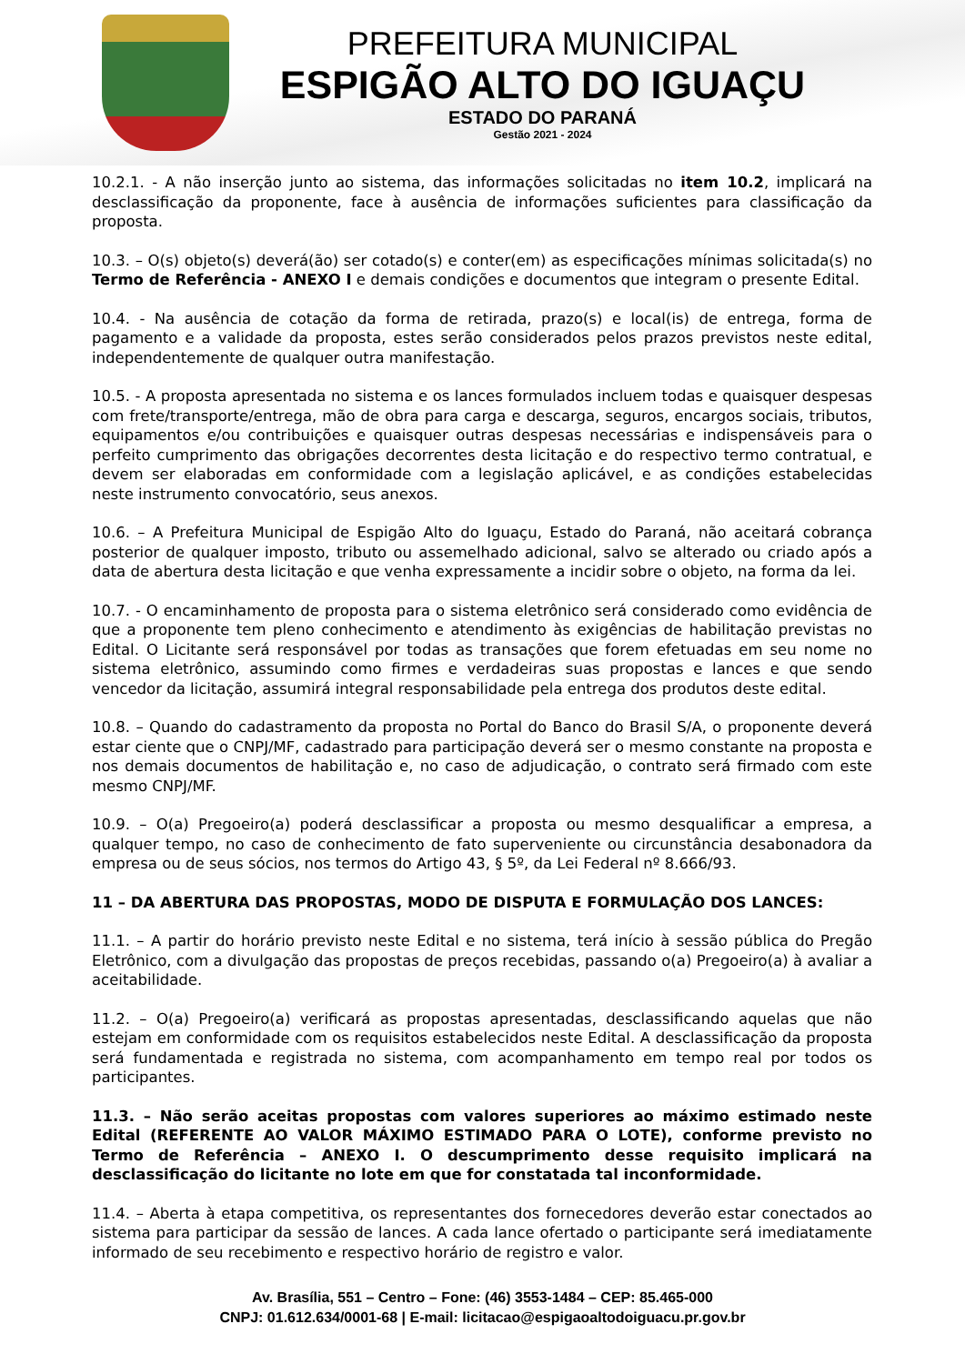PREFEITURA MUNICIPAL
ESPIGÃO ALTO DO IGUAÇU
ESTADO DO PARANÁ
Gestão 2021 - 2024
10.2.1. - A não inserção junto ao sistema, das informações solicitadas no item 10.2, implicará na desclassificação da proponente, face à ausência de informações suficientes para classificação da proposta.
10.3. – O(s) objeto(s) deverá(ão) ser cotado(s) e conter(em) as especificações mínimas solicitada(s) no Termo de Referência - ANEXO I e demais condições e documentos que integram o presente Edital.
10.4. - Na ausência de cotação da forma de retirada, prazo(s) e local(is) de entrega, forma de pagamento e a validade da proposta, estes serão considerados pelos prazos previstos neste edital, independentemente de qualquer outra manifestação.
10.5. - A proposta apresentada no sistema e os lances formulados incluem todas e quaisquer despesas com frete/transporte/entrega, mão de obra para carga e descarga, seguros, encargos sociais, tributos, equipamentos e/ou contribuições e quaisquer outras despesas necessárias e indispensáveis para o perfeito cumprimento das obrigações decorrentes desta licitação e do respectivo termo contratual, e devem ser elaboradas em conformidade com a legislação aplicável, e as condições estabelecidas neste instrumento convocatório, seus anexos.
10.6. – A Prefeitura Municipal de Espigão Alto do Iguaçu, Estado do Paraná, não aceitará cobrança posterior de qualquer imposto, tributo ou assemelhado adicional, salvo se alterado ou criado após a data de abertura desta licitação e que venha expressamente a incidir sobre o objeto, na forma da lei.
10.7. - O encaminhamento de proposta para o sistema eletrônico será considerado como evidência de que a proponente tem pleno conhecimento e atendimento às exigências de habilitação previstas no Edital. O Licitante será responsável por todas as transações que forem efetuadas em seu nome no sistema eletrônico, assumindo como firmes e verdadeiras suas propostas e lances e que sendo vencedor da licitação, assumirá integral responsabilidade pela entrega dos produtos deste edital.
10.8. – Quando do cadastramento da proposta no Portal do Banco do Brasil S/A, o proponente deverá estar ciente que o CNPJ/MF, cadastrado para participação deverá ser o mesmo constante na proposta e nos demais documentos de habilitação e, no caso de adjudicação, o contrato será firmado com este mesmo CNPJ/MF.
10.9. – O(a) Pregoeiro(a) poderá desclassificar a proposta ou mesmo desqualificar a empresa, a qualquer tempo, no caso de conhecimento de fato superveniente ou circunstância desabonadora da empresa ou de seus sócios, nos termos do Artigo 43, § 5º, da Lei Federal nº 8.666/93.
11 – DA ABERTURA DAS PROPOSTAS, MODO DE DISPUTA E FORMULAÇÃO DOS LANCES:
11.1. – A partir do horário previsto neste Edital e no sistema, terá início à sessão pública do Pregão Eletrônico, com a divulgação das propostas de preços recebidas, passando o(a) Pregoeiro(a) à avaliar a aceitabilidade.
11.2. – O(a) Pregoeiro(a) verificará as propostas apresentadas, desclassificando aquelas que não estejam em conformidade com os requisitos estabelecidos neste Edital. A desclassificação da proposta será fundamentada e registrada no sistema, com acompanhamento em tempo real por todos os participantes.
11.3. – Não serão aceitas propostas com valores superiores ao máximo estimado neste Edital (REFERENTE AO VALOR MÁXIMO ESTIMADO PARA O LOTE), conforme previsto no Termo de Referência – ANEXO I. O descumprimento desse requisito implicará na desclassificação do licitante no lote em que for constatada tal inconformidade.
11.4. – Aberta à etapa competitiva, os representantes dos fornecedores deverão estar conectados ao sistema para participar da sessão de lances. A cada lance ofertado o participante será imediatamente informado de seu recebimento e respectivo horário de registro e valor.
Av. Brasília, 551 – Centro – Fone: (46) 3553-1484 – CEP: 85.465-000
CNPJ: 01.612.634/0001-68 | E-mail: licitacao@espigaoaltodoiguacu.pr.gov.br